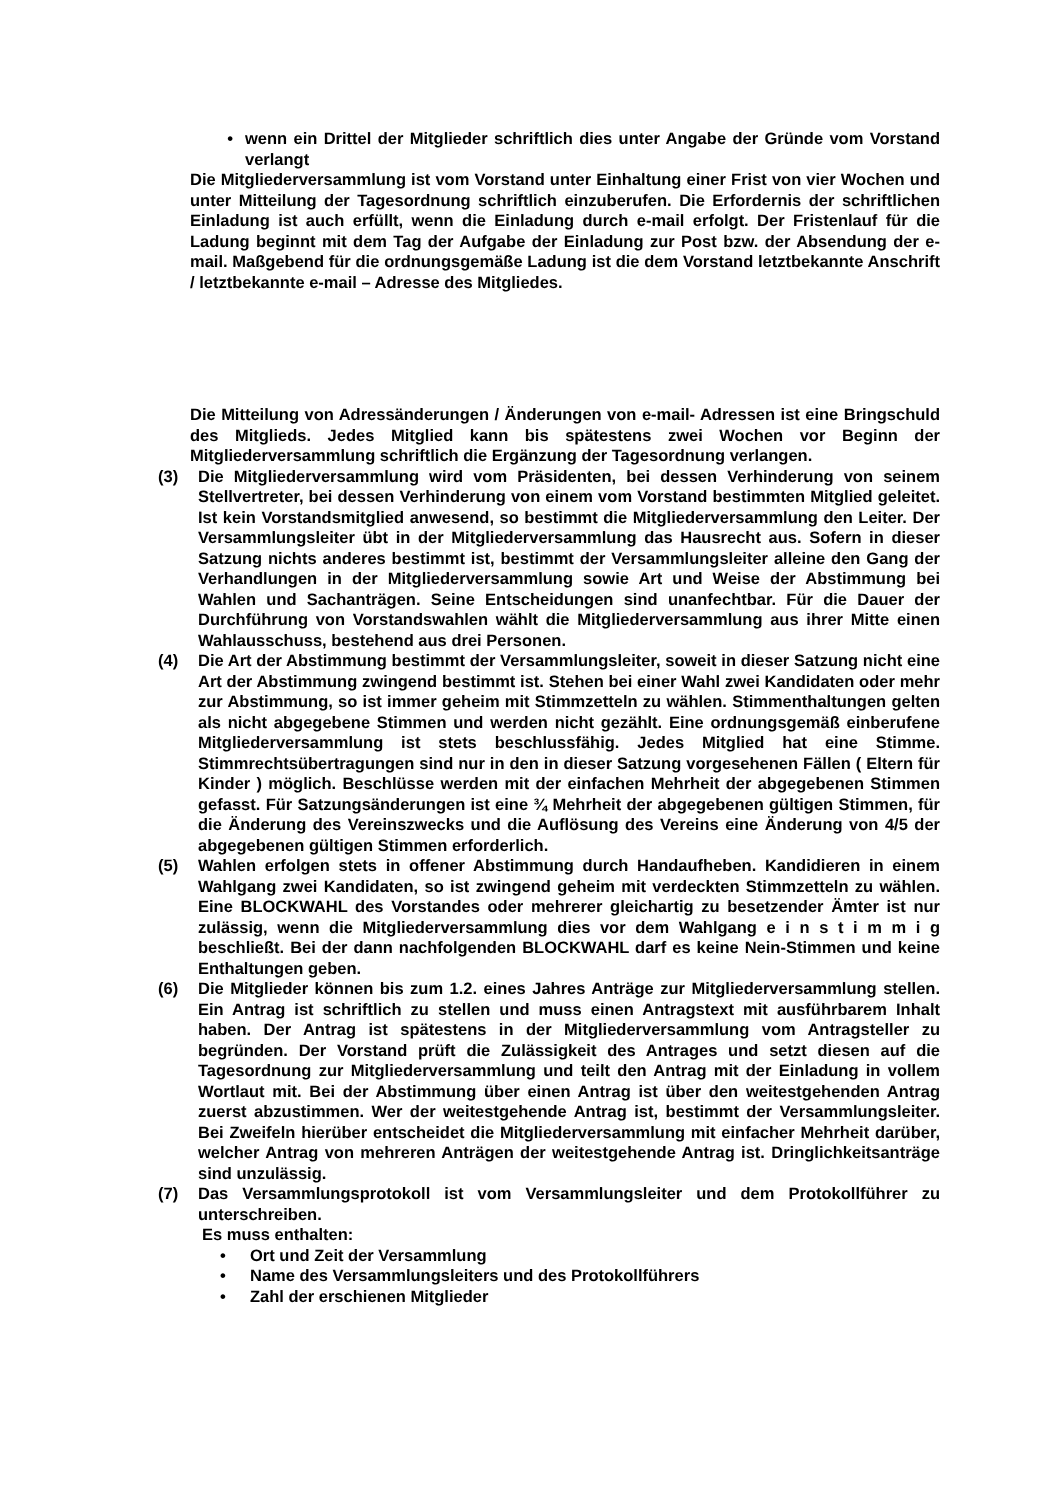• wenn ein Drittel der Mitglieder schriftlich dies unter Angabe der Gründe vom Vorstand verlangt
Die Mitgliederversammlung ist vom Vorstand unter Einhaltung einer Frist von vier Wochen und unter Mitteilung der Tagesordnung schriftlich einzuberufen. Die Erfordernis der schriftlichen Einladung ist auch erfüllt, wenn die Einladung durch e-mail erfolgt. Der Fristenlauf für die Ladung beginnt mit dem Tag der Aufgabe der Einladung zur Post bzw. der Absendung der e-mail. Maßgebend für die ordnungsgemäße Ladung ist die dem Vorstand letztbekannte Anschrift / letztbekannte e-mail – Adresse des Mitgliedes.
Die Mitteilung von Adressänderungen / Änderungen von e-mail- Adressen ist eine Bringschuld des Mitglieds. Jedes Mitglied kann bis spätestens zwei Wochen vor Beginn der Mitgliederversammlung schriftlich die Ergänzung der Tagesordnung verlangen.
(3) Die Mitgliederversammlung wird vom Präsidenten, bei dessen Verhinderung von seinem Stellvertreter, bei dessen Verhinderung von einem vom Vorstand bestimmten Mitglied geleitet. Ist kein Vorstandsmitglied anwesend, so bestimmt die Mitgliederversammlung den Leiter. Der Versammlungsleiter übt in der Mitgliederversammlung das Hausrecht aus. Sofern in dieser Satzung nichts anderes bestimmt ist, bestimmt der Versammlungsleiter alleine den Gang der Verhandlungen in der Mitgliederversammlung sowie Art und Weise der Abstimmung bei Wahlen und Sachanträgen. Seine Entscheidungen sind unanfechtbar. Für die Dauer der Durchführung von Vorstandswahlen wählt die Mitgliederversammlung aus ihrer Mitte einen Wahlausschuss, bestehend aus drei Personen.
(4) Die Art der Abstimmung bestimmt der Versammlungsleiter, soweit in dieser Satzung nicht eine Art der Abstimmung zwingend bestimmt ist. Stehen bei einer Wahl zwei Kandidaten oder mehr zur Abstimmung, so ist immer geheim mit Stimmzetteln zu wählen. Stimmenthaltungen gelten als nicht abgegebene Stimmen und werden nicht gezählt. Eine ordnungsgemäß einberufene Mitgliederversammlung ist stets beschlussfähig. Jedes Mitglied hat eine Stimme. Stimmrechtsübertragungen sind nur in den in dieser Satzung vorgesehenen Fällen ( Eltern für Kinder ) möglich. Beschlüsse werden mit der einfachen Mehrheit der abgegebenen Stimmen gefasst. Für Satzungsänderungen ist eine ¾ Mehrheit der abgegebenen gültigen Stimmen, für die Änderung des Vereinszwecks und die Auflösung des Vereins eine Änderung von 4/5 der abgegebenen gültigen Stimmen erforderlich.
(5) Wahlen erfolgen stets in offener Abstimmung durch Handaufheben. Kandidieren in einem Wahlgang zwei Kandidaten, so ist zwingend geheim mit verdeckten Stimmzetteln zu wählen. Eine BLOCKWAHL des Vorstandes oder mehrerer gleichartig zu besetzender Ämter ist nur zulässig, wenn die Mitgliederversammlung dies vor dem Wahlgang e i n s t i m m i g beschließt. Bei der dann nachfolgenden BLOCKWAHL darf es keine Nein-Stimmen und keine Enthaltungen geben.
(6) Die Mitglieder können bis zum 1.2. eines Jahres Anträge zur Mitgliederversammlung stellen. Ein Antrag ist schriftlich zu stellen und muss einen Antragstext mit ausführbarem Inhalt haben. Der Antrag ist spätestens in der Mitgliederversammlung vom Antragsteller zu begründen. Der Vorstand prüft die Zulässigkeit des Antrages und setzt diesen auf die Tagesordnung zur Mitgliederversammlung und teilt den Antrag mit der Einladung in vollem Wortlaut mit. Bei der Abstimmung über einen Antrag ist über den weitestgehenden Antrag zuerst abzustimmen. Wer der weitestgehende Antrag ist, bestimmt der Versammlungsleiter. Bei Zweifeln hierüber entscheidet die Mitgliederversammlung mit einfacher Mehrheit darüber, welcher Antrag von mehreren Anträgen der weitestgehende Antrag ist. Dringlichkeitsanträge sind unzulässig.
(7) Das Versammlungsprotokoll ist vom Versammlungsleiter und dem Protokollführer zu unterschreiben.
Es muss enthalten:
• Ort und Zeit der Versammlung
• Name des Versammlungsleiters und des Protokollführers
• Zahl der erschienen Mitglieder